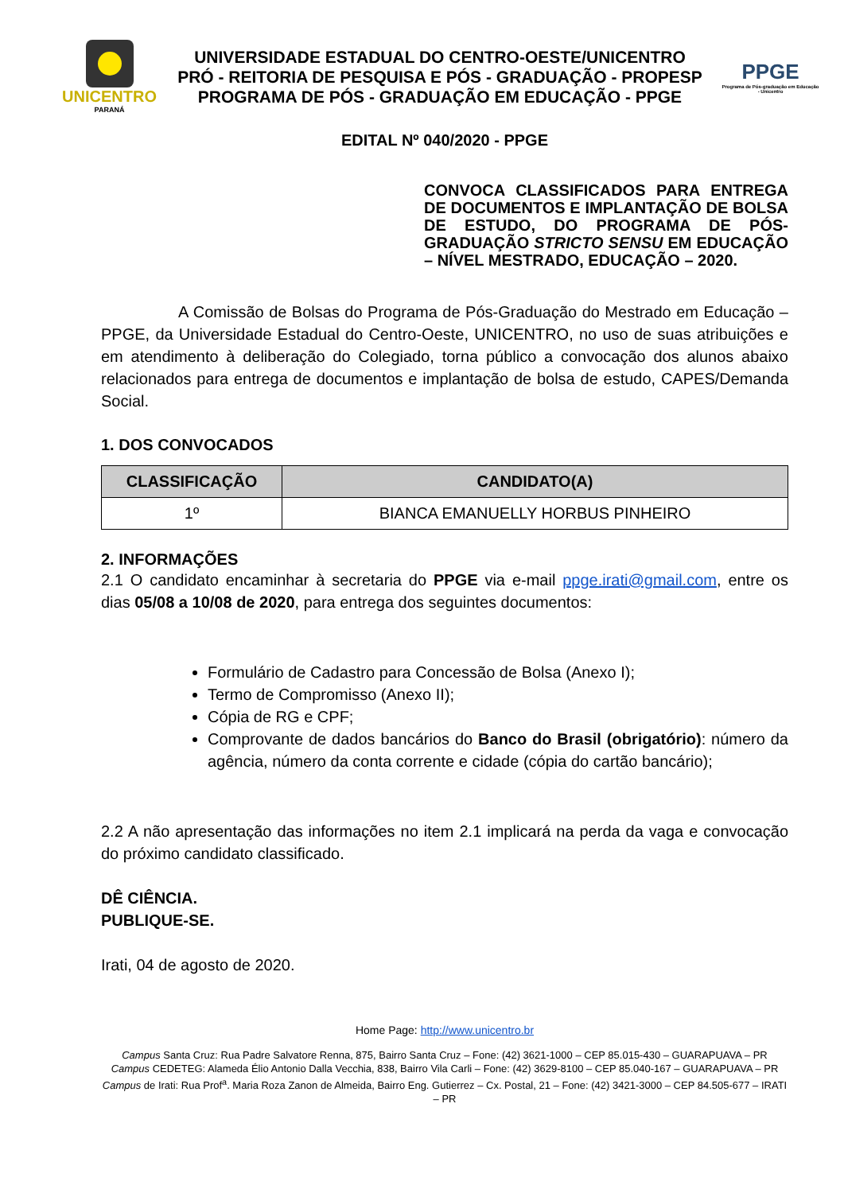UNICENTRO
PARANÁ
UNIVERSIDADE ESTADUAL DO CENTRO-OESTE/UNICENTRO
PRÓ - REITORIA DE PESQUISA E PÓS - GRADUAÇÃO - PROPESP
PROGRAMA DE PÓS - GRADUAÇÃO EM EDUCAÇÃO - PPGE
PPGE
Programa de Pós-graduação em Educação - Unicentro
EDITAL Nº 040/2020 - PPGE
CONVOCA CLASSIFICADOS PARA ENTREGA DE DOCUMENTOS E IMPLANTAÇÃO DE BOLSA DE ESTUDO, DO PROGRAMA DE PÓS-GRADUAÇÃO STRICTO SENSU EM EDUCAÇÃO – NÍVEL MESTRADO, EDUCAÇÃO – 2020.
A Comissão de Bolsas do Programa de Pós-Graduação do Mestrado em Educação – PPGE, da Universidade Estadual do Centro-Oeste, UNICENTRO, no uso de suas atribuições e em atendimento à deliberação do Colegiado, torna público a convocação dos alunos abaixo relacionados para entrega de documentos e implantação de bolsa de estudo, CAPES/Demanda Social.
1. DOS CONVOCADOS
| CLASSIFICAÇÃO | CANDIDATO(A) |
| --- | --- |
| 1º | BIANCA EMANUELLY HORBUS PINHEIRO |
2. INFORMAÇÕES
2.1 O candidato encaminhar à secretaria do PPGE via e-mail ppge.irati@gmail.com, entre os dias 05/08 a 10/08 de 2020, para entrega dos seguintes documentos:
Formulário de Cadastro para Concessão de Bolsa (Anexo I);
Termo de Compromisso (Anexo II);
Cópia de RG e CPF;
Comprovante de dados bancários do Banco do Brasil (obrigatório): número da agência, número da conta corrente e cidade (cópia do cartão bancário);
2.2 A não apresentação das informações no item 2.1 implicará na perda da vaga e convocação do próximo candidato classificado.
DÊ CIÊNCIA.
PUBLIQUE-SE.
Irati, 04 de agosto de 2020.
Home Page: http://www.unicentro.br
Campus Santa Cruz: Rua Padre Salvatore Renna, 875, Bairro Santa Cruz – Fone: (42) 3621-1000 – CEP 85.015-430 – GUARAPUAVA – PR
Campus CEDETEG: Alameda Élio Antonio Dalla Vecchia, 838, Bairro Vila Carli – Fone: (42) 3629-8100 – CEP 85.040-167 – GUARAPUAVA – PR
Campus de Irati: Rua Prof<sup>a</sup>. Maria Roza Zanon de Almeida, Bairro Eng. Gutierrez – Cx. Postal, 21 – Fone: (42) 3421-3000 – CEP 84.505-677 – IRATI – PR